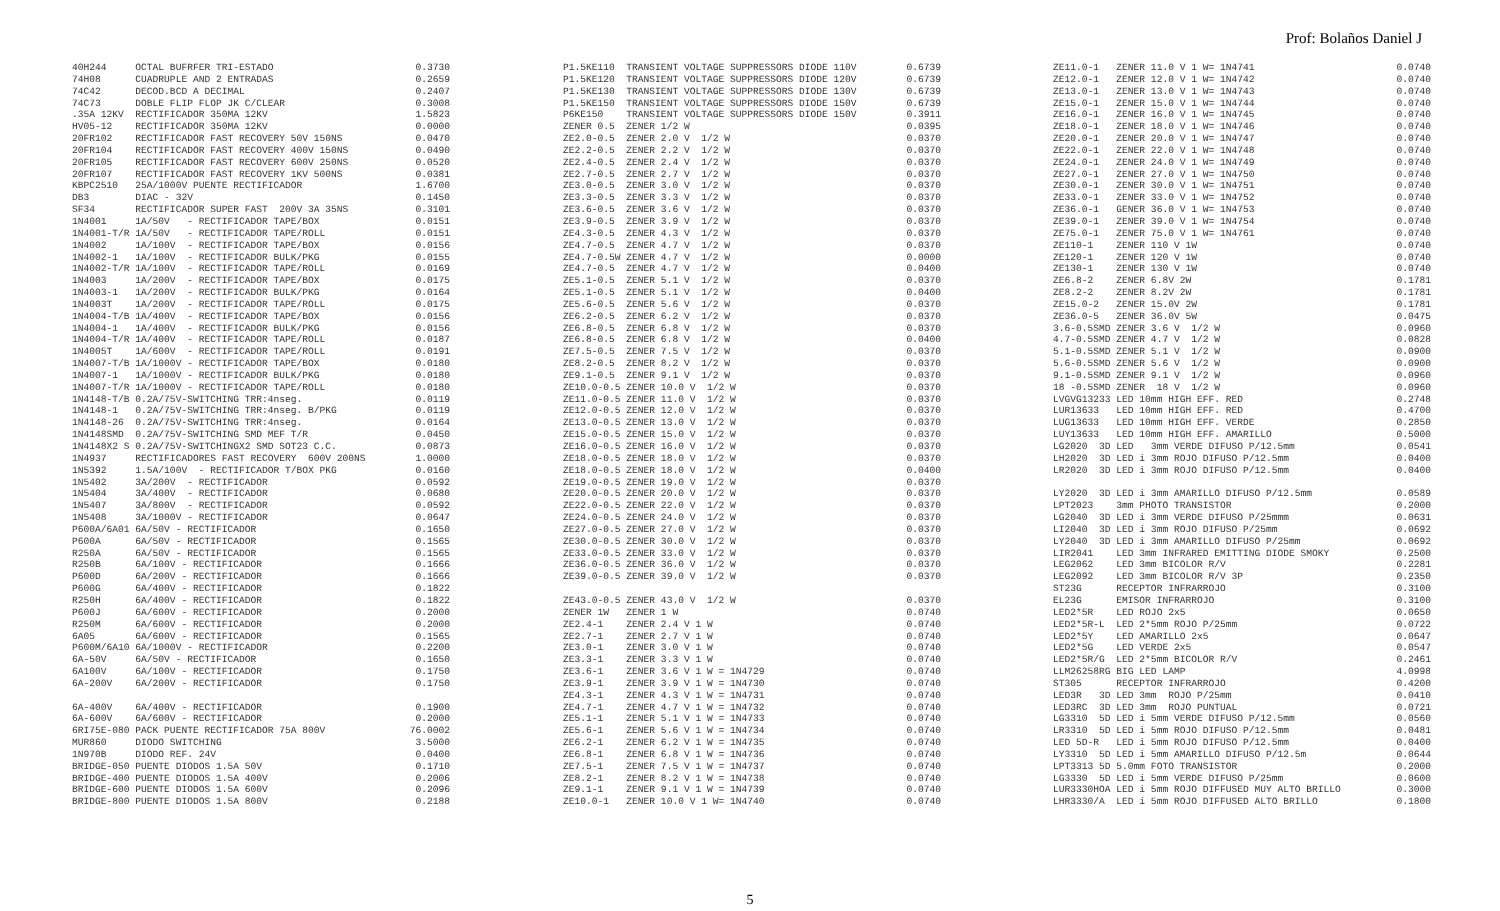Prof: Bolaños Daniel J
| 40H244 OCTAL BUFRFER TRI-ESTADO | 0.3730 |
| 74H08 CUADRUPLE AND 2 ENTRADAS | 0.2659 |
| 74C42 DECOD.BCD A DECIMAL | 0.2407 |
| 74C73 DOBLE FLIP FLOP JK C/CLEAR | 0.3008 |
| .35A 12KV RECTIFICADOR 350MA 12KV | 1.5823 |
| HV05-12 RECTIFICADOR 350MA 12KV | 0.0000 |
| 20FR102 RECTIFICADOR FAST RECOVERY 50V 150NS | 0.0470 |
| 20FR104 RECTIFICADOR FAST RECOVERY 400V 150NS | 0.0490 |
| 20FR105 RECTIFICADOR FAST RECOVERY 600V 250NS | 0.0520 |
| 20FR107 RECTIFICADOR FAST RECOVERY 1KV 500NS | 0.0381 |
| KBPC2510 25A/1000V PUENTE RECTIFICADOR | 1.6700 |
| DB3 DIAC - 32V | 0.1450 |
| SF34 RECTIFICADOR SUPER FAST 200V 3A 35NS | 0.3101 |
| 1N4001 1A/50V - RECTIFICADOR TAPE/BOX | 0.0151 |
| 1N4001-T/R 1A/50V - RECTIFICADOR TAPE/ROLL | 0.0151 |
| 1N4002 1A/100V - RECTIFICADOR TAPE/BOX | 0.0156 |
| 1N4002-1 1A/100V - RECTIFICADOR BULK/PKG | 0.0155 |
| 1N4002-T/R 1A/100V - RECTIFICADOR TAPE/ROLL | 0.0169 |
| 1N4003 1A/200V - RECTIFICADOR TAPE/BOX | 0.0175 |
| 1N4003-1 1A/200V - RECTIFICADOR BULK/PKG | 0.0164 |
| 1N4003T 1A/200V - RECTIFICADOR TAPE/ROLL | 0.0175 |
| 1N4004-T/B 1A/400V - RECTIFICADOR TAPE/BOX | 0.0156 |
| 1N4004-1 1A/400V - RECTIFICADOR BULK/PKG | 0.0156 |
| 1N4004-T/R 1A/400V - RECTIFICADOR TAPE/ROLL | 0.0187 |
| 1N4005T 1A/600V - RECTIFICADOR TAPE/ROLL | 0.0191 |
| 1N4007-T/B 1A/1000V - RECTIFICADOR TAPE/BOX | 0.0180 |
| 1N4007-1 1A/1000V - RECTIFICADOR BULK/PKG | 0.0180 |
| 1N4007-T/R 1A/1000V - RECTIFICADOR TAPE/ROLL | 0.0180 |
| 1N4148-T/B 0.2A/75V-SWITCHING TRR:4nseg. | 0.0119 |
| 1N4148-1 0.2A/75V-SWITCHING TRR:4nseg. B/PKG | 0.0119 |
| 1N4148-26 0.2A/75V-SWITCHING TRR:4nseg. | 0.0164 |
| 1N4148SMD 0.2A/75V-SWITCHING SMD MEF T/R | 0.0450 |
| 1N4148X2 S 0.2A/75V-SWITCHINGX2 SMD SOT23 C.C. | 0.0873 |
| 1N4937 RECTIFICADORES FAST RECOVERY 600V 200NS | 1.0000 |
| 1N5392 1.5A/100V - RECTIFICADOR T/BOX PKG | 0.0160 |
| 1N5402 3A/200V - RECTIFICADOR | 0.0592 |
| 1N5404 3A/400V - RECTIFICADOR | 0.0680 |
| 1N5407 3A/800V - RECTIFICADOR | 0.0592 |
| 1N5408 3A/1000V - RECTIFICADOR | 0.0647 |
| P600A/6A01 6A/50V - RECTIFICADOR | 0.1650 |
| P600A 6A/50V - RECTIFICADOR | 0.1565 |
| R250A 6A/50V - RECTIFICADOR | 0.1565 |
| R250B 6A/100V - RECTIFICADOR | 0.1666 |
| P600D 6A/200V - RECTIFICADOR | 0.1666 |
| P600G 6A/400V - RECTIFICADOR | 0.1822 |
| R250H 6A/400V - RECTIFICADOR | 0.1822 |
| P600J 6A/600V - RECTIFICADOR | 0.2000 |
| R250M 6A/600V - RECTIFICADOR | 0.2000 |
| 6A05 6A/600V - RECTIFICADOR | 0.1565 |
| P600M/6A10 6A/1000V - RECTIFICADOR | 0.2200 |
| 6A-50V 6A/50V - RECTIFICADOR | 0.1650 |
| 6A100V 6A/100V - RECTIFICADOR | 0.1750 |
| 6A-200V 6A/200V - RECTIFICADOR | 0.1750 |
| 6A-400V 6A/400V - RECTIFICADOR | 0.1900 |
| 6A-600V 6A/600V - RECTIFICADOR | 0.2000 |
| 6RI75E-080 PACK PUENTE RECTIFICADOR 75A 800V | 76.0002 |
| MUR860 DIODO SWITCHING | 3.5000 |
| 1N970B DIODO REF. 24V | 0.0400 |
| BRIDGE-050 PUENTE DIODOS 1.5A 50V | 0.1710 |
| BRIDGE-400 PUENTE DIODOS 1.5A 400V | 0.2006 |
| BRIDGE-600 PUENTE DIODOS 1.5A 600V | 0.2096 |
| BRIDGE-800 PUENTE DIODOS 1.5A 800V | 0.2188 |
| P1.5KE110 TRANSIENT VOLTAGE SUPPRESSORS DIODE 110V | 0.6739 |
| P1.5KE120 TRANSIENT VOLTAGE SUPPRESSORS DIODE 120V | 0.6739 |
| P1.5KE130 TRANSIENT VOLTAGE SUPPRESSORS DIODE 130V | 0.6739 |
| P1.5KE150 TRANSIENT VOLTAGE SUPPRESSORS DIODE 150V | 0.6739 |
| P6KE150 TRANSIENT VOLTAGE SUPPRESSORS DIODE 150V | 0.3911 |
| ZENER 0.5 ZENER 1/2 W | 0.0395 |
| ZE2.0-0.5 ZENER 2.0 V 1/2 W | 0.0370 |
| ZE2.2-0.5 ZENER 2.2 V 1/2 W | 0.0370 |
| ZE2.4-0.5 ZENER 2.4 V 1/2 W | 0.0370 |
| ZE2.7-0.5 ZENER 2.7 V 1/2 W | 0.0370 |
| ZE3.0-0.5 ZENER 3.0 V 1/2 W | 0.0370 |
| ZE3.3-0.5 ZENER 3.3 V 1/2 W | 0.0370 |
| ZE3.6-0.5 ZENER 3.6 V 1/2 W | 0.0370 |
| ZE3.9-0.5 ZENER 3.9 V 1/2 W | 0.0370 |
| ZE4.3-0.5 ZENER 4.3 V 1/2 W | 0.0370 |
| ZE4.7-0.5 ZENER 4.7 V 1/2 W | 0.0370 |
| ZE4.7-0.5W ZENER 4.7 V 1/2 W | 0.0000 |
| ZE4.7-0.5 ZENER 4.7 V 1/2 W | 0.0400 |
| ZE5.1-0.5 ZENER 5.1 V 1/2 W | 0.0370 |
| ZE5.1-0.5 ZENER 5.1 V 1/2 W | 0.0400 |
| ZE5.6-0.5 ZENER 5.6 V 1/2 W | 0.0370 |
| ZE6.2-0.5 ZENER 6.2 V 1/2 W | 0.0370 |
| ZE6.8-0.5 ZENER 6.8 V 1/2 W | 0.0370 |
| ZE6.8-0.5 ZENER 6.8 V 1/2 W | 0.0400 |
| ZE7.5-0.5 ZENER 7.5 V 1/2 W | 0.0370 |
| ZE8.2-0.5 ZENER 8.2 V 1/2 W | 0.0370 |
| ZE9.1-0.5 ZENER 9.1 V 1/2 W | 0.0370 |
| ZE10.0-0.5 ZENER 10.0 V 1/2 W | 0.0370 |
| ZE11.0-0.5 ZENER 11.0 V 1/2 W | 0.0370 |
| ZE12.0-0.5 ZENER 12.0 V 1/2 W | 0.0370 |
| ZE13.0-0.5 ZENER 13.0 V 1/2 W | 0.0370 |
| ZE15.0-0.5 ZENER 15.0 V 1/2 W | 0.0370 |
| ZE16.0-0.5 ZENER 16.0 V 1/2 W | 0.0370 |
| ZE18.0-0.5 ZENER 18.0 V 1/2 W | 0.0370 |
| ZE18.0-0.5 ZENER 18.0 V 1/2 W | 0.0400 |
| ZE19.0-0.5 ZENER 19.0 V 1/2 W | 0.0370 |
| ZE20.0-0.5 ZENER 20.0 V 1/2 W | 0.0370 |
| ZE22.0-0.5 ZENER 22.0 V 1/2 W | 0.0370 |
| ZE24.0-0.5 ZENER 24.0 V 1/2 W | 0.0370 |
| ZE27.0-0.5 ZENER 27.0 V 1/2 W | 0.0370 |
| ZE30.0-0.5 ZENER 30.0 V 1/2 W | 0.0370 |
| ZE33.0-0.5 ZENER 33.0 V 1/2 W | 0.0370 |
| ZE36.0-0.5 ZENER 36.0 V 1/2 W | 0.0370 |
| ZE39.0-0.5 ZENER 39.0 V 1/2 W | 0.0370 |
| ZE43.0-0.5 ZENER 43.0 V 1/2 W | 0.0370 |
| ZENER 1W ZENER 1 W | 0.0740 |
| ZE2.4-1 ZENER 2.4 V 1 W | 0.0740 |
| ZE2.7-1 ZENER 2.7 V 1 W | 0.0740 |
| ZE3.0-1 ZENER 3.0 V 1 W | 0.0740 |
| ZE3.3-1 ZENER 3.3 V 1 W | 0.0740 |
| ZE3.6-1 ZENER 3.6 V 1 W = 1N4729 | 0.0740 |
| ZE3.9-1 ZENER 3.9 V 1 W = 1N4730 | 0.0740 |
| ZE4.3-1 ZENER 4.3 V 1 W = 1N4731 | 0.0740 |
| ZE4.7-1 ZENER 4.7 V 1 W = 1N4732 | 0.0740 |
| ZE5.1-1 ZENER 5.1 V 1 W = 1N4733 | 0.0740 |
| ZE5.6-1 ZENER 5.6 V 1 W = 1N4734 | 0.0740 |
| ZE6.2-1 ZENER 6.2 V 1 W = 1N4735 | 0.0740 |
| ZE6.8-1 ZENER 6.8 V 1 W = 1N4736 | 0.0740 |
| ZE7.5-1 ZENER 7.5 V 1 W = 1N4737 | 0.0740 |
| ZE8.2-1 ZENER 8.2 V 1 W = 1N4738 | 0.0740 |
| ZE9.1-1 ZENER 9.1 V 1 W = 1N4739 | 0.0740 |
| ZE10.0-1 ZENER 10.0 V 1 W= 1N4740 | 0.0740 |
| ZE11.0-1 ZENER 11.0 V 1 W= 1N4741 | 0.0740 |
| ZE12.0-1 ZENER 12.0 V 1 W= 1N4742 | 0.0740 |
| ZE13.0-1 ZENER 13.0 V 1 W= 1N4743 | 0.0740 |
| ZE15.0-1 ZENER 15.0 V 1 W= 1N4744 | 0.0740 |
| ZE16.0-1 ZENER 16.0 V 1 W= 1N4745 | 0.0740 |
| ZE18.0-1 ZENER 18.0 V 1 W= 1N4746 | 0.0740 |
| ZE20.0-1 ZENER 20.0 V 1 W= 1N4747 | 0.0740 |
| ZE22.0-1 ZENER 22.0 V 1 W= 1N4748 | 0.0740 |
| ZE24.0-1 ZENER 24.0 V 1 W= 1N4749 | 0.0740 |
| ZE27.0-1 ZENER 27.0 V 1 W= 1N4750 | 0.0740 |
| ZE30.0-1 ZENER 30.0 V 1 W= 1N4751 | 0.0740 |
| ZE33.0-1 ZENER 33.0 V 1 W= 1N4752 | 0.0740 |
| ZE36.0-1 GENER 36.0 V 1 W= 1N4753 | 0.0740 |
| ZE39.0-1 ZENER 39.0 V 1 W= 1N4754 | 0.0740 |
| ZE75.0-1 ZENER 75.0 V 1 W= 1N4761 | 0.0740 |
| ZE110-1 ZENER 110 V 1W | 0.0740 |
| ZE120-1 ZENER 120 V 1W | 0.0740 |
| ZE130-1 ZENER 130 V 1W | 0.0740 |
| ZE6.8-2 ZENER 6.8V 2W | 0.1781 |
| ZE8.2-2 ZENER 8.2V 2W | 0.1781 |
| ZE15.0-2 ZENER 15.0V 2W | 0.1781 |
| ZE36.0-5 ZENER 36.0V 5W | 0.0475 |
| 3.6-0.5SMD ZENER 3.6 V 1/2 W | 0.0960 |
| 4.7-0.5SMD ZENER 4.7 V 1/2 W | 0.0828 |
| 5.1-0.5SMD ZENER 5.1 V 1/2 W | 0.0900 |
| 5.6-0.5SMD ZENER 5.6 V 1/2 W | 0.0900 |
| 9.1-0.5SMD ZENER 9.1 V 1/2 W | 0.0960 |
| 18 -0.5SMD ZENER 18 V 1/2 W | 0.0960 |
| LVGVG13233 LED 10mm HIGH EFF. RED | 0.2748 |
| LUR13633 LED 10mm HIGH EFF. RED | 0.4700 |
| LUG13633 LED 10mm HIGH EFF. VERDE | 0.2850 |
| LUY13633 LED 10mm HIGH EFF. AMARILLO | 0.5000 |
| LG2020 3D LED 3mm VERDE DIFUSO P/12.5mm | 0.0541 |
| LH2020 3D LED i 3mm ROJO DIFUSO P/12.5mm | 0.0400 |
| LR2020 3D LED i 3mm ROJO DIFUSO P/12.5mm | 0.0400 |
| LY2020 3D LED i 3mm AMARILLO DIFUSO P/12.5mm | 0.0589 |
| LPT2023 3mm PHOTO TRANSISTOR | 0.2000 |
| LG2040 3D LED i 3mm VERDE DIFUSO P/25mmm | 0.0631 |
| LI2040 3D LED i 3mm ROJO DIFUSO P/25mm | 0.0692 |
| LY2040 3D LED i 3mm AMARILLO DIFUSO P/25mm | 0.0692 |
| LIR2041 LED 3mm INFRARED EMITTING DIODE SMOKY | 0.2500 |
| LEG2062 LED 3mm BICOLOR R/V | 0.2281 |
| LEG2092 LED 3mm BICOLOR R/V 3P | 0.2350 |
| ST23G RECEPTOR INFRARROJO | 0.3100 |
| EL23G EMISOR INFRARROJO | 0.3100 |
| LED2*5R LED ROJO 2x5 | 0.0650 |
| LED2*5R-L LED 2*5mm ROJO P/25mm | 0.0722 |
| LED2*5Y LED AMARILLO 2x5 | 0.0647 |
| LED2*5G LED VERDE 2x5 | 0.0547 |
| LED2*5R/G LED 2*5mm BICOLOR R/V | 0.2461 |
| LLM26258RG BIG LED LAMP | 4.0998 |
| ST305 RECEPTOR INFRARROJO | 0.4200 |
| LED3R 3D LED 3mm ROJO P/25mm | 0.0410 |
| LED3RC 3D LED 3mm ROJO PUNTUAL | 0.0721 |
| LG3310 5D LED i 5mm VERDE DIFUSO P/12.5mm | 0.0560 |
| LR3310 5D LED i 5mm ROJO DIFUSO P/12.5mm | 0.0481 |
| LED 5D-R LED i 5mm ROJO DIFUSO P/12.5mm | 0.0400 |
| LY3310 5D LED i 5mm AMARILLO DIFUSO P/12.5m | 0.0644 |
| LPT3313 5D 5.0mm FOTO TRANSISTOR | 0.2000 |
| LG3330 5D LED i 5mm VERDE DIFUSO P/25mm | 0.0600 |
| LUR3330HOA LED i 5mm ROJO DIFFUSED MUY ALTO BRILLO | 0.3000 |
| LHR3330/A LED i 5mm ROJO DIFFUSED ALTO BRILLO | 0.1800 |
5